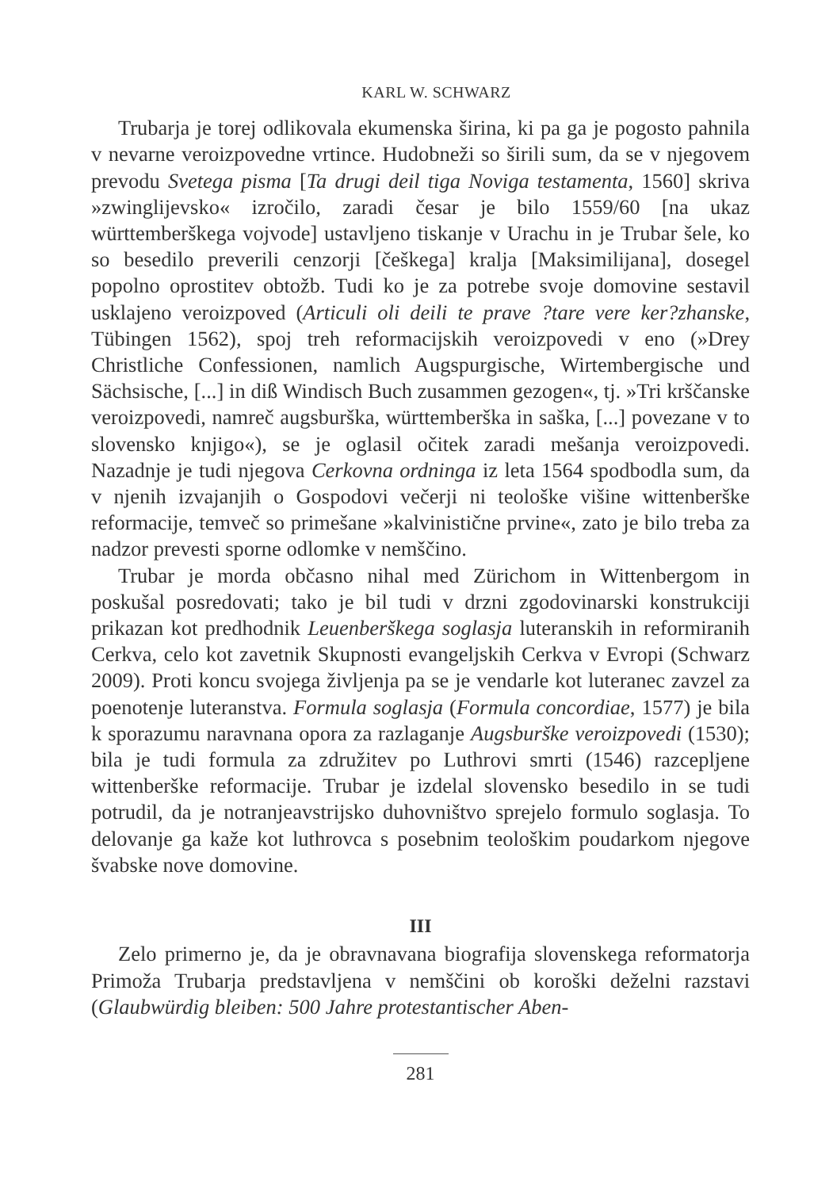KARL W. SCHWARZ
Trubarja je torej odlikovala ekumenska širina, ki pa ga je pogosto pahnila v nevarne veroizpovedne vrtince. Hudobneži so širili sum, da se v njegovem prevodu Svetega pisma [Ta drugi deil tiga Noviga testamenta, 1560] skriva »zwinglijevsko« izročilo, zaradi česar je bilo 1559/60 [na ukaz württemberškega vojvode] ustavljeno tiskanje v Urachu in je Trubar šele, ko so besedilo preverili cenzorji [češkega] kralja [Maksimilijana], dosegel popolno oprostitev obtožb. Tudi ko je za potrebe svoje domovine sestavil usklajeno veroizpoved (Articuli oli deili te prave ?tare vere ker?zhanske, Tübingen 1562), spoj treh reformacijskih veroizpovedi v eno (»Drey Christliche Confessionen, namlich Augspurgische, Wirtembergische und Sächsische, [...] in diß Windisch Buch zusammen gezogen«, tj. »Tri krščanske veroizpovedi, namreč augsburška, württemberška in saška, [...] povezane v to slovensko knjigo«), se je oglasil očitek zaradi mešanja veroizpovedi. Nazadnje je tudi njegova Cerkovna ordninga iz leta 1564 spodbodla sum, da v njenih izvajanjih o Gospodovi večerji ni teološke višine wittenberške reformacije, temveč so primešane »kalvinistične prvine«, zato je bilo treba za nadzor prevesti sporne odlomke v nemščino.
Trubar je morda občasno nihal med Zürichom in Wittenbergom in poskušal posredovati; tako je bil tudi v drzni zgodovinarski konstrukciji prikazan kot predhodnik Leuenberškega soglasja luteranskih in reformiranih Cerkva, celo kot zavetnik Skupnosti evangeljskih Cerkva v Evropi (Schwarz 2009). Proti koncu svojega življenja pa se je vendarle kot luteranec zavzel za poenotenje luteranstva. Formula soglasja (Formula concordiae, 1577) je bila k sporazumu naravnana opora za razlaganje Augsburške veroizpovedi (1530); bila je tudi formula za združitev po Luthrovi smrti (1546) razcepljene wittenberške reformacije. Trubar je izdelal slovensko besedilo in se tudi potrudil, da je notranjeavstrijsko duhovništvo sprejelo formulo soglasja. To delovanje ga kaže kot luthrovca s posebnim teološkim poudarkom njegove švabske nove domovine.
III
Zelo primerno je, da je obravnavana biografija slovenskega reformatorja Primoža Trubarja predstavljena v nemščini ob koroški deželni razstavi (Glaubwürdig bleiben: 500 Jahre protestantischer Aben-
281